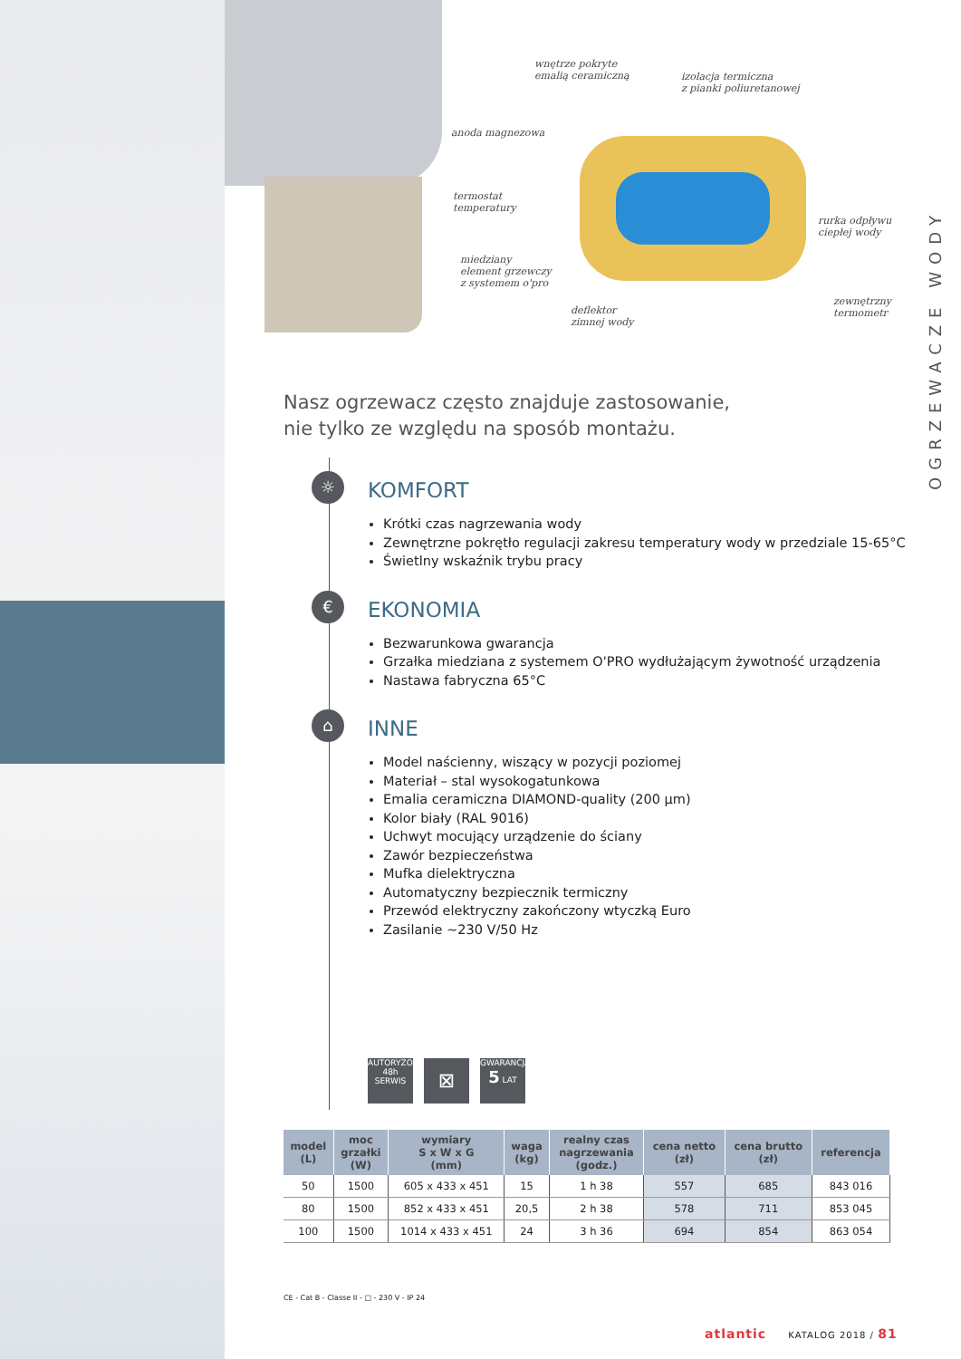wnętrze pokryte
emalią ceramiczną
izolacja termiczna
z pianki poliuretanowej
anoda magnezowa
termostat
temperatury
rurka odpływu
ciepłej wody
miedziany
element grzewczy
z systemem o'pro
deflektor
zimnej wody
zewnętrzny
termometr
OGRZEWACZE WODY
Nasz ogrzewacz często znajduje zastosowanie,
nie tylko ze względu na sposób montażu.
☼ KOMFORT
Krótki czas nagrzewania wody
Zewnętrzne pokrętło regulacji zakresu temperatury wody w przedziale 15-65°C
Świetlny wskaźnik trybu pracy
€ EKONOMIA
Bezwarunkowa gwarancja
Grzałka miedziana z systemem O'PRO wydłużającym żywotność urządzenia
Nastawa fabryczna 65°C
⌂ INNE
Model naścienny, wiszący w pozycji poziomej
Materiał – stal wysokogatunkowa
Emalia ceramiczna DIAMOND-quality (200 µm)
Kolor biały (RAL 9016)
Uchwyt mocujący urządzenie do ściany
Zawór bezpieczeństwa
Mufka dielektryczna
Automatyczny bezpiecznik termiczny
Przewód elektryczny zakończony wtyczką Euro
Zasilanie ~230 V/50 Hz
AUTORYZOWANY
48h
SERWIS
⊠
GWARANCJA
5 LAT
| model (L) | moc grzałki (W) | wymiary S x W x G (mm) | waga (kg) | realny czas nagrzewania (godz.) | cena netto (zł) | cena brutto (zł) | referencja |
| --- | --- | --- | --- | --- | --- | --- | --- |
| 50 | 1500 | 605 x 433 x 451 | 15 | 1 h 38 | 557 | 685 | 843 016 |
| 80 | 1500 | 852 x 433 x 451 | 20,5 | 2 h 38 | 578 | 711 | 853 045 |
| 100 | 1500 | 1014 x 433 x 451 | 24 | 3 h 36 | 694 | 854 | 863 054 |
CE - Cat B - Classe II - □ - 230 V - IP 24
atlantic KATALOG 2018 / 81